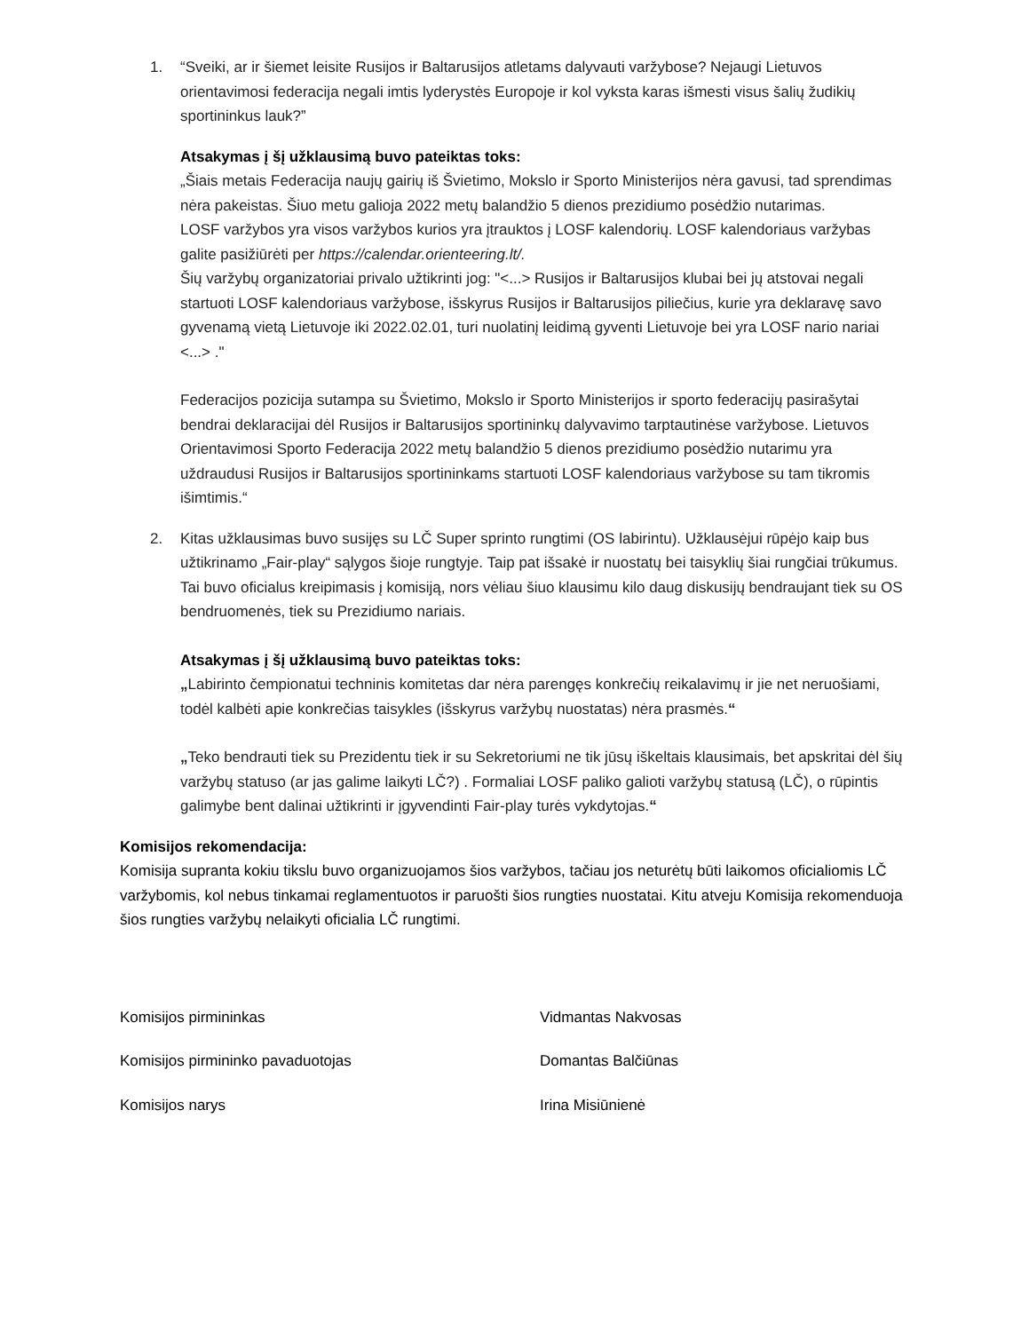1. “Sveiki, ar ir šiemet leisite Rusijos ir Baltarusijos atletams dalyvauti varžybose? Nejaugi Lietuvos orientavimosi federacija negali imtis lyderystės Europoje ir kol vyksta karas išmesti visus šalių žudikių sportininkus lauk?”
Atsakymas į šį užklausimą buvo pateiktas toks:
„Šiais metais Federacija naujų gairių iš Švietimo, Mokslo ir Sporto Ministerijos nėra gavusi, tad sprendimas nėra pakeistas. Šiuo metu galioja 2022 metų balandžio 5 dienos prezidiumo posėdžio nutarimas.
LOSF varžybos yra visos varžybos kurios yra įtrauktos į LOSF kalendorių. LOSF kalendoriaus varžybas galite pasižiūrėti per https://calendar.orienteering.lt/.
Šių varžybų organizatoriai privalo užtikrinti jog: "<...> Rusijos ir Baltarusijos klubai bei jų atstovai negali startuoti LOSF kalendoriaus varžybose, išskyrus Rusijos ir Baltarusijos piliečius, kurie yra deklaravę savo gyvenamą vietą Lietuvoje iki 2022.02.01, turi nuolatinį leidimą gyventi Lietuvoje bei yra LOSF nario nariai <...> ."
Federacijos pozicija sutampa su Švietimo, Mokslo ir Sporto Ministerijos ir sporto federacijų pasirašytai bendrai deklaracijai dėl Rusijos ir Baltarusijos sportininkų dalyvavimo tarptautinėse varžybose. Lietuvos Orientavimosi Sporto Federacija 2022 metų balandžio 5 dienos prezidiumo posėdžio nutarimu yra uždraudusi Rusijos ir Baltarusijos sportininkams startuoti LOSF kalendoriaus varžybose su tam tikromis išimtimis.“
2. Kitas užklausimas buvo susijęs su LČ Super sprinto rungtimi (OS labirintu). Užklausėjui rūpėjo kaip bus užtikrinamo „Fair-play“ sąlygos šioje rungtyje. Taip pat išsakė ir nuostatų bei taisyklių šiai rungčiai trūkumus. Tai buvo oficialus kreipimasis į komisiją, nors vėliau šiuo klausimu kilo daug diskusijų bendraujant tiek su OS bendruomenės, tiek su Prezidiumo nariais.
Atsakymas į šį užklausimą buvo pateiktas toks:
„Labirinto čempionatui techninis komitetas dar nėra parengęs konkrečių reikalavimų ir jie net neruošiami, todėl kalbėti apie konkrečias taisykles (išskyrus varžybų nuostatas) nėra prasmės.“
„Teko bendrauti tiek su Prezidentu tiek ir su Sekretoriumi ne tik jūsų iškeltais klausimais, bet apskritai dėl šių varžybų statuso (ar jas galime laikyti LČ?) . Formaliai LOSF paliko galioti varžybų statusą (LČ), o rūpintis galimybe bent dalinai užtikrinti ir įgyvendinti Fair-play turės vykdytojas.“
Komisijos rekomendacija:
Komisija supranta kokiu tikslu buvo organizuojamos šios varžybos, tačiau jos neturėtų būti laikomos oficialiomis LČ varžybomis, kol nebus tinkamai reglamentuotos ir paruošti šios rungties nuostatai. Kitu atveju Komisija rekomenduoja šios rungties varžybų nelaikyti oficialia LČ rungtimi.
Komisijos pirmininkas Vidmantas Nakvosas
Komisijos pirmininko pavaduotojas Domantas Balčiūnas
Komisijos narys Irina Misiūnienė